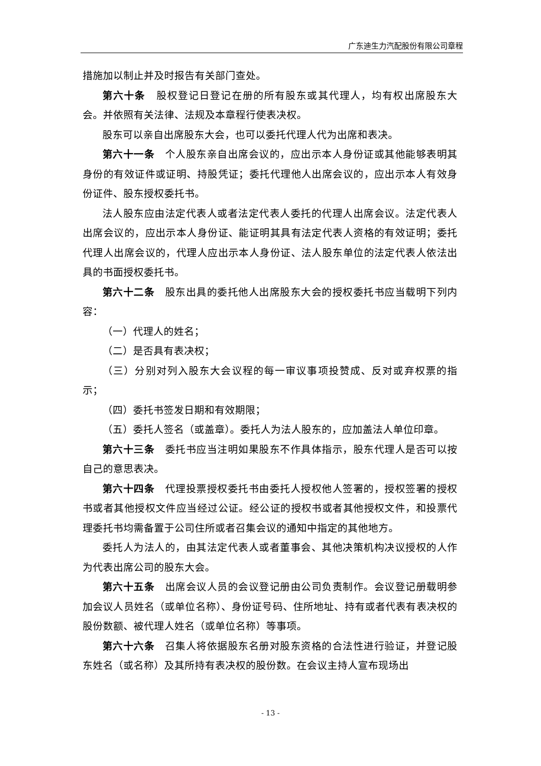广东迪生力汽配股份有限公司章程
措施加以制止并及时报告有关部门查处。
第六十条　股权登记日登记在册的所有股东或其代理人，均有权出席股东大会。并依照有关法律、法规及本章程行使表决权。
股东可以亲自出席股东大会，也可以委托代理人代为出席和表决。
第六十一条　个人股东亲自出席会议的，应出示本人身份证或其他能够表明其身份的有效证件或证明、持股凭证；委托代理他人出席会议的，应出示本人有效身份证件、股东授权委托书。
法人股东应由法定代表人或者法定代表人委托的代理人出席会议。法定代表人出席会议的，应出示本人身份证、能证明其具有法定代表人资格的有效证明；委托代理人出席会议的，代理人应出示本人身份证、法人股东单位的法定代表人依法出具的书面授权委托书。
第六十二条　股东出具的委托他人出席股东大会的授权委托书应当载明下列内容：
（一）代理人的姓名；
（二）是否具有表决权；
（三）分别对列入股东大会议程的每一审议事项投赞成、反对或弃权票的指示；
（四）委托书签发日期和有效期限；
（五）委托人签名（或盖章）。委托人为法人股东的，应加盖法人单位印章。
第六十三条　委托书应当注明如果股东不作具体指示，股东代理人是否可以按自己的意思表决。
第六十四条　代理投票授权委托书由委托人授权他人签署的，授权签署的授权书或者其他授权文件应当经过公证。经公证的授权书或者其他授权文件，和投票代理委托书均需备置于公司住所或者召集会议的通知中指定的其他地方。
委托人为法人的，由其法定代表人或者董事会、其他决策机构决议授权的人作为代表出席公司的股东大会。
第六十五条　出席会议人员的会议登记册由公司负责制作。会议登记册载明参加会议人员姓名（或单位名称）、身份证号码、住所地址、持有或者代表有表决权的股份数额、被代理人姓名（或单位名称）等事项。
第六十六条　召集人将依据股东名册对股东资格的合法性进行验证，并登记股东姓名（或名称）及其所持有表决权的股份数。在会议主持人宣布现场出
- 13 -